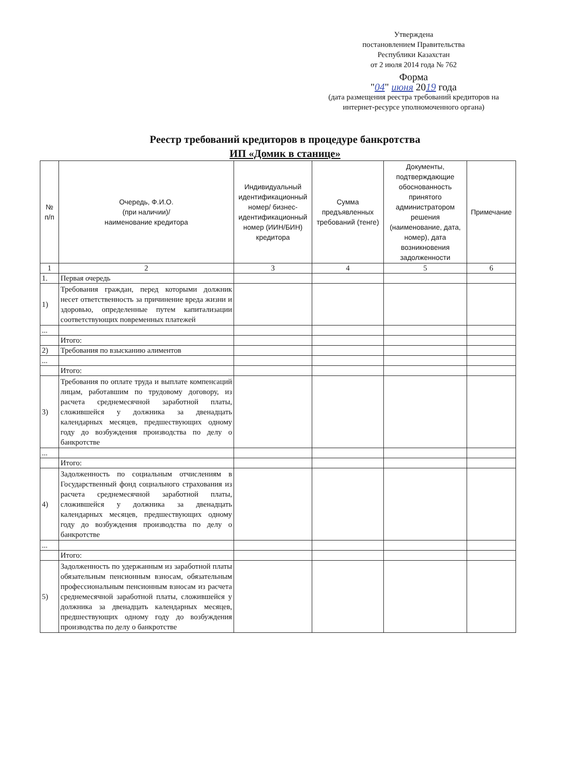Утверждена
постановлением Правительства
Республики Казахстан
от 2 июля 2014 года № 762
Форма
"04" июня 2019 года
(дата размещения реестра требований кредиторов на
интернет-ресурсе уполномоченного органа)
Реестр требований кредиторов в процедуре банкротства
ИП «Домик в станице»
| № п/п | Очередь, Ф.И.О. (при наличии)/ наименование кредитора | Индивидуальный идентификационный номер/ бизнес-идентификационный номер (ИИН/БИН) кредитора | Сумма предъявленных требований (тенге) | Документы, подтверждающие обоснованность принятого администратором решения (наименование, дата, номер), дата возникновения задолженности | Примечание |
| --- | --- | --- | --- | --- | --- |
| 1 | 2 | 3 | 4 | 5 | 6 |
| 1. | Первая очередь | | | | |
| 1) | Требования граждан, перед которыми должник несет ответственность за причинение вреда жизни и здоровью, определенные путем капитализации соответствующих повременных платежей | | | | |
| ... | | | | | |
| | Итого: | | | | |
| 2) | Требования по взысканию алиментов | | | | |
| ... | | | | | |
| | Итого: | | | | |
| 3) | Требования по оплате труда и выплате компенсаций лицам, работавшим по трудовому договору, из расчета среднемесячной заработной платы, сложившейся у должника за двенадцать календарных месяцев, предшествующих одному году до возбуждения производства по делу о банкротстве | | | | |
| ... | | | | | |
| | Итого: | | | | |
| 4) | Задолженность по социальным отчислениям в Государственный фонд социального страхования из расчета среднемесячной заработной платы, сложившейся у должника за двенадцать календарных месяцев, предшествующих одному году до возбуждения производства по делу о банкротстве | | | | |
| ... | | | | | |
| | Итого: | | | | |
| 5) | Задолженность по удержанным из заработной платы обязательным пенсионным взносам, обязательным профессиональным пенсионным взносам из расчета среднемесячной заработной платы, сложившейся у должника за двенадцать календарных месяцев, предшествующих одному году до возбуждения производства по делу о банкротстве | | | | |